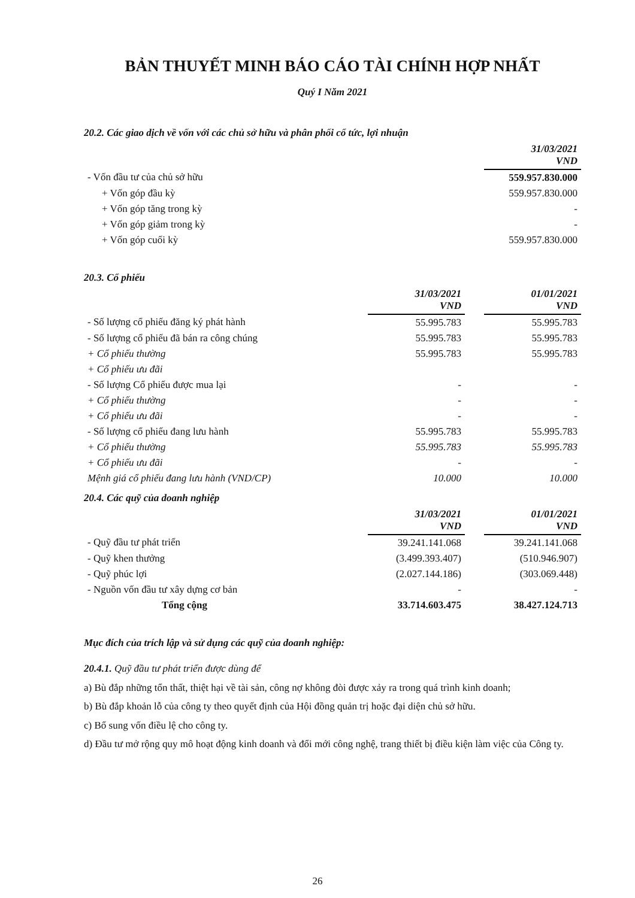BẢN THUYẾT MINH BÁO CÁO TÀI CHÍNH HỢP NHẤT
Quý I Năm 2021
20.2. Các giao dịch về vốn với các chủ sở hữu và phân phối cổ tức, lợi nhuận
| | 31/03/2021 VND |
| - Vốn đầu tư của chủ sở hữu | 559.957.830.000 |
| + Vốn góp đầu kỳ | 559.957.830.000 |
| + Vốn góp tăng trong kỳ | - |
| + Vốn góp giảm trong kỳ | - |
| + Vốn góp cuối kỳ | 559.957.830.000 |
20.3. Cổ phiếu
| | 31/03/2021 VND | | 01/01/2021 VND |
| - Số lượng cổ phiếu đăng ký phát hành | 55.995.783 | | 55.995.783 |
| - Số lượng cổ phiếu đã bán ra công chúng | 55.995.783 | | 55.995.783 |
| + Cổ phiếu thường | 55.995.783 | | 55.995.783 |
| + Cổ phiếu ưu đãi | | | |
| - Số lượng Cổ phiếu được mua lại | - | | - |
| + Cổ phiếu thường | - | | - |
| + Cổ phiếu ưu đãi | - | | - |
| - Số lượng cổ phiếu đang lưu hành | 55.995.783 | | 55.995.783 |
| + Cổ phiếu thường | 55.995.783 | | 55.995.783 |
| + Cổ phiếu ưu đãi | - | | - |
| Mệnh giá cổ phiếu đang lưu hành (VND/CP) | 10.000 | | 10.000 |
20.4. Các quỹ của doanh nghiệp
| | 31/03/2021 VND | | 01/01/2021 VND |
| - Quỹ đầu tư phát triển | 39.241.141.068 | | 39.241.141.068 |
| - Quỹ khen thưởng | (3.499.393.407) | | (510.946.907) |
| - Quỹ phúc lợi | (2.027.144.186) | | (303.069.448) |
| - Nguồn vốn đầu tư xây dựng cơ bản | - | | - |
| Tổng cộng | 33.714.603.475 | | 38.427.124.713 |
Mục đích của trích lập và sử dụng các quỹ của doanh nghiệp:
20.4.1. Quỹ đầu tư phát triển được dùng để
a) Bù đắp những tổn thất, thiệt hại về tài sản, công nợ không đòi được xảy ra trong quá trình kinh doanh;
b) Bù đắp khoản lỗ của công ty theo quyết định của Hội đồng quản trị hoặc đại diện chủ sở hữu.
c) Bổ sung vốn điều lệ cho công ty.
d) Đầu tư mở rộng quy mô hoạt động kinh doanh và đổi mới công nghệ, trang thiết bị điều kiện làm việc của Công ty.
26